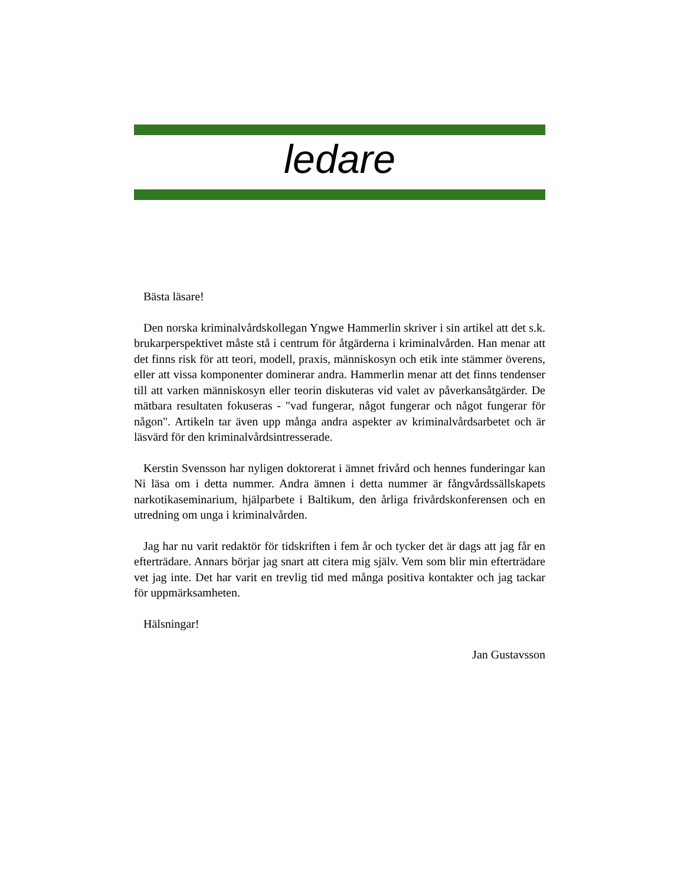ledare
Bästa läsare!
Den norska kriminalvårdskollegan Yngwe Hammerlin skriver i sin artikel att det s.k. brukarperspektivet måste stå i centrum för åtgärderna i kriminalvården. Han menar att det finns risk för att teori, modell, praxis, människosyn och etik inte stämmer överens, eller att vissa komponenter dominerar andra. Hammerlin menar att det finns tendenser till att varken människosyn eller teorin diskuteras vid valet av påverkansåtgärder. De mätbara resultaten fokuseras - "vad fungerar, något fungerar och något fungerar för någon". Artikeln tar även upp många andra aspekter av kriminalvårdsarbetet och är läsvärd för den kriminalvårdsintresserade.
Kerstin Svensson har nyligen doktorerat i ämnet frivård och hennes funderingar kan Ni läsa om i detta nummer. Andra ämnen i detta nummer är fångvårdssällskapets narkotikaseminarium, hjälparbete i Baltikum, den årliga frivårdskonferensen och en utredning om unga i kriminalvården.
Jag har nu varit redaktör för tidskriften i fem år och tycker det är dags att jag får en efterträdare. Annars börjar jag snart att citera mig själv. Vem som blir min efterträdare vet jag inte. Det har varit en trevlig tid med många positiva kontakter och jag tackar för uppmärksamheten.
Hälsningar!
Jan Gustavsson